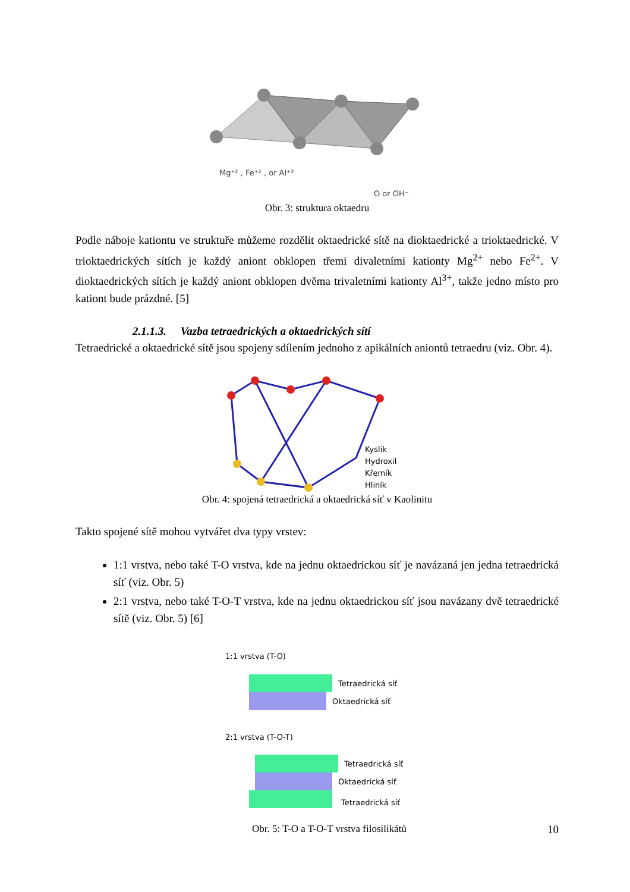Mg⁺² , Fe⁺² , or Al⁺³
O or OH⁻
Obr. 3: struktura oktaedru
Podle náboje kationtu ve struktuře můžeme rozdělit oktaedrické sítě na dioktaedrické a trioktaedrické. V trioktaedrických sítích je každý aniont obklopen třemi divaletními kationty Mg<sup>2+</sup> nebo Fe<sup>2+</sup>. V dioktaedrických sítích je každý aniont obklopen dvěma trivaletními kationty Al<sup>3+</sup>, takže jedno místo pro kationt bude prázdné. [5]
2.1.1.3. Vazba tetraedrických a oktaedrických sítí
Tetraedrické a oktaedrické sítě jsou spojeny sdílením jednoho z apikálních aniontů tetraedru (viz. Obr. 4).
Kyslík
Hydroxil
Křemík
Hliník
Obr. 4: spojená tetraedrická a oktaedrická síť v Kaolinitu
Takto spojené sítě mohou vytvářet dva typy vrstev:
1:1 vrstva, nebo také T-O vrstva, kde na jednu oktaedrickou síť je navázaná jen jedna tetraedrická síť (viz. Obr. 5)
2:1 vrstva, nebo také T-O-T vrstva, kde na jednu oktaedrickou síť jsou navázany dvě tetraedrické sítě (viz. Obr. 5) [6]
1:1 vrstva (T-O)
Tetraedrická síť
Oktaedrická síť
2:1 vrstva (T-O-T)
Tetraedrická síť
Oktaedrická síť
Tetraedrická síť
Obr. 5: T-O a T-O-T vrstva filosilikátů
10